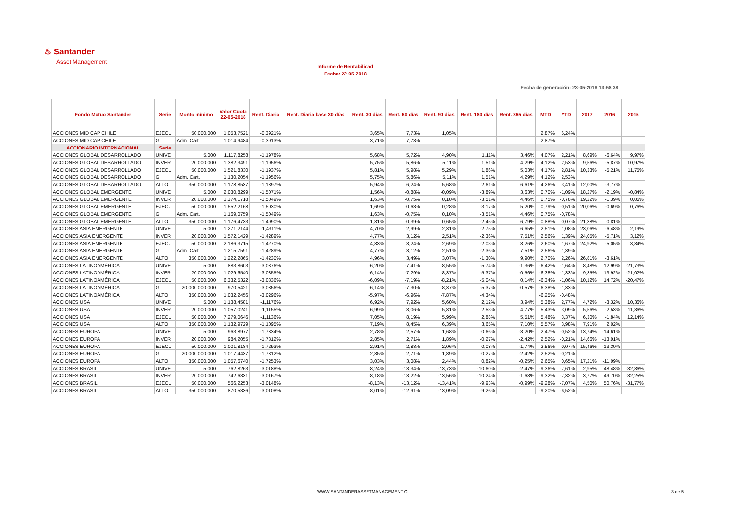♨ Santander
Asset Management
Informe de Rentabilidad
Fecha: 22-05-2018
Fecha de generación: 23-05-2018 13:58:38
| Fondo Mutuo Santander | Serie | Monto mínimo | Valor Cuota 22-05-2018 | Rent. Diaria | Rent. Diaria base 30 días | Rent. 30 días | Rent. 60 días | Rent. 90 días | Rent. 180 días | Rent. 365 días | MTD | YTD | 2017 | 2016 | 2015 |
| --- | --- | --- | --- | --- | --- | --- | --- | --- | --- | --- | --- | --- | --- | --- | --- |
| ACCIONES MID CAP CHILE | EJECU | 50.000.000 | 1.053,7521 | -0,3921% | | 3,65% | 7,73% | 1,05% | | | 2,87% | 6,24% | | | |
| ACCIONES MID CAP CHILE | G | Adm. Cart. | 1.014,9484 | -0,3913% | | 3,71% | 7,73% | | | | 2,87% | | | | |
| ACCIONARIO INTERNACIONAL | Serie | | | | | | | | | | | | | | |
| ACCIONES GLOBAL DESARROLLADO | UNIVE | 5.000 | 1.117,8258 | -1,1978% | | 5,68% | 5,72% | 4,90% | 1,11% | 3,46% | 4,07% | 2,21% | 8,69% | -6,64% | 9,97% |
| ACCIONES GLOBAL DESARROLLADO | INVER | 20.000.000 | 1.382,3491 | -1,1956% | | 5,75% | 5,86% | 5,11% | 1,51% | 4,29% | 4,12% | 2,53% | 9,56% | -5,87% | 10,97% |
| ACCIONES GLOBAL DESARROLLADO | EJECU | 50.000.000 | 1.521,8330 | -1,1937% | | 5,81% | 5,98% | 5,29% | 1,86% | 5,03% | 4,17% | 2,81% | 10,33% | -5,21% | 11,75% |
| ACCIONES GLOBAL DESARROLLADO | G | Adm. Cart. | 1.130,2054 | -1,1956% | | 5,75% | 5,86% | 5,11% | 1,51% | 4,29% | 4,12% | 2,53% | | | |
| ACCIONES GLOBAL DESARROLLADO | ALTO | 350.000.000 | 1.178,8537 | -1,1897% | | 5,94% | 6,24% | 5,68% | 2,61% | 6,61% | 4,26% | 3,41% | 12,00% | -3,77% | |
| ACCIONES GLOBAL EMERGENTE | UNIVE | 5.000 | 2.030,8299 | -1,5071% | | 1,56% | -0,88% | -0,09% | -3,89% | 3,63% | 0,70% | -1,09% | 18,27% | -2,19% | -0,84% |
| ACCIONES GLOBAL EMERGENTE | INVER | 20.000.000 | 1.374,1718 | -1,5049% | | 1,63% | -0,75% | 0,10% | -3,51% | 4,46% | 0,75% | -0,78% | 19,22% | -1,39% | 0,05% |
| ACCIONES GLOBAL EMERGENTE | EJECU | 50.000.000 | 1.552,2168 | -1,5030% | | 1,69% | -0,63% | 0,28% | -3,17% | 5,20% | 0,79% | -0,51% | 20,06% | -0,69% | 0,76% |
| ACCIONES GLOBAL EMERGENTE | G | Adm. Cart. | 1.169,0759 | -1,5049% | | 1,63% | -0,75% | 0,10% | -3,51% | 4,46% | 0,75% | -0,78% | | | |
| ACCIONES GLOBAL EMERGENTE | ALTO | 350.000.000 | 1.176,4733 | -1,4990% | | 1,81% | -0,39% | 0,65% | -2,45% | 6,79% | 0,88% | 0,07% | 21,88% | 0,81% | |
| ACCIONES ASIA EMERGENTE | UNIVE | 5.000 | 1.271,2144 | -1,4311% | | 4,70% | 2,99% | 2,31% | -2,75% | 6,65% | 2,51% | 1,08% | 23,06% | -6,48% | 2,19% |
| ACCIONES ASIA EMERGENTE | INVER | 20.000.000 | 1.572,1429 | -1,4289% | | 4,77% | 3,12% | 2,51% | -2,36% | 7,51% | 2,56% | 1,39% | 24,05% | -5,71% | 3,12% |
| ACCIONES ASIA EMERGENTE | EJECU | 50.000.000 | 2.186,3715 | -1,4270% | | 4,83% | 3,24% | 2,69% | -2,03% | 8,26% | 2,60% | 1,67% | 24,92% | -5,05% | 3,84% |
| ACCIONES ASIA EMERGENTE | G | Adm. Cart. | 1.215,7591 | -1,4289% | | 4,77% | 3,12% | 2,51% | -2,36% | 7,51% | 2,56% | 1,39% | | | |
| ACCIONES ASIA EMERGENTE | ALTO | 350.000.000 | 1.222,2865 | -1,4230% | | 4,96% | 3,49% | 3,07% | -1,30% | 9,90% | 2,70% | 2,26% | 26,81% | -3,61% | |
| ACCIONES LATINOAMÉRICA | UNIVE | 5.000 | 883,8603 | -3,0376% | | -6,20% | -7,41% | -8,55% | -5,74% | -1,36% | -6,42% | -1,64% | 8,48% | 12,99% | -21,73% |
| ACCIONES LATINOAMÉRICA | INVER | 20.000.000 | 1.029,6540 | -3,0355% | | -6,14% | -7,29% | -8,37% | -5,37% | -0,56% | -6,38% | -1,33% | 9,35% | 13,92% | -21,02% |
| ACCIONES LATINOAMÉRICA | EJECU | 50.000.000 | 6.332,5322 | -3,0336% | | -6,09% | -7,19% | -8,21% | -5,04% | 0,14% | -6,34% | -1,06% | 10,12% | 14,72% | -20,47% |
| ACCIONES LATINOAMÉRICA | G | 20.000.000.000 | 970,5421 | -3,0356% | | -6,14% | -7,30% | -8,37% | -5,37% | -0,57% | -6,38% | -1,33% | | | |
| ACCIONES LATINOAMÉRICA | ALTO | 350.000.000 | 1.032,2456 | -3,0296% | | -5,97% | -6,96% | -7,87% | -4,34% | | -6,25% | -0,48% | | | |
| ACCIONES USA | UNIVE | 5.000 | 1.138,4581 | -1,1176% | | 6,92% | 7,92% | 5,60% | 2,12% | 3,94% | 5,38% | 2,77% | 4,72% | -3,32% | 10,36% |
| ACCIONES USA | INVER | 20.000.000 | 1.057,0241 | -1,1155% | | 6,99% | 8,06% | 5,81% | 2,53% | 4,77% | 5,43% | 3,09% | 5,56% | -2,53% | 11,36% |
| ACCIONES USA | EJECU | 50.000.000 | 7.279,0646 | -1,1136% | | 7,05% | 8,19% | 5,99% | 2,88% | 5,51% | 5,48% | 3,37% | 6,30% | -1,84% | 12,14% |
| ACCIONES USA | ALTO | 350.000.000 | 1.132,9729 | -1,1095% | | 7,19% | 8,45% | 6,39% | 3,65% | 7,10% | 5,57% | 3,98% | 7,91% | 2,02% | |
| ACCIONES EUROPA | UNIVE | 5.000 | 963,8977 | -1,7334% | | 2,78% | 2,57% | 1,68% | -0,66% | -3,20% | 2,47% | -0,52% | 13,74% | -14,61% | |
| ACCIONES EUROPA | INVER | 20.000.000 | 984,2055 | -1,7312% | | 2,85% | 2,71% | 1,89% | -0,27% | -2,42% | 2,52% | -0,21% | 14,66% | -13,91% | |
| ACCIONES EUROPA | EJECU | 50.000.000 | 1.001,8184 | -1,7293% | | 2,91% | 2,83% | 2,06% | 0,08% | -1,74% | 2,56% | 0,07% | 15,46% | -13,30% | |
| ACCIONES EUROPA | G | 20.000.000.000 | 1.017,4437 | -1,7312% | | 2,85% | 2,71% | 1,89% | -0,27% | -2,42% | 2,52% | -0,21% | | | |
| ACCIONES EUROPA | ALTO | 350.000.000 | 1.057,6740 | -1,7253% | | 3,03% | 3,08% | 2,44% | 0,82% | -0,25% | 2,65% | 0,65% | 17,21% | -11,99% | |
| ACCIONES BRASIL | UNIVE | 5.000 | 762,8263 | -3,0188% | | -8,24% | -13,34% | -13,73% | -10,60% | -2,47% | -9,36% | -7,61% | 2,95% | 48,48% | -32,86% |
| ACCIONES BRASIL | INVER | 20.000.000 | 742,6331 | -3,0167% | | -8,18% | -13,22% | -13,56% | -10,24% | -1,68% | -9,32% | -7,32% | 3,77% | 49,70% | -32,25% |
| ACCIONES BRASIL | EJECU | 50.000.000 | 566,2253 | -3,0148% | | -8,13% | -13,12% | -13,41% | -9,93% | -0,99% | -9,28% | -7,07% | 4,50% | 50,76% | -31,77% |
| ACCIONES BRASIL | ALTO | 350.000.000 | 870,5336 | -3,0108% | | -8,01% | -12,91% | -13,09% | -9,26% | | -9,20% | -6,52% | | | |
WWW.SANTANDERASSETMANAGEMENT.CL
3 de 5